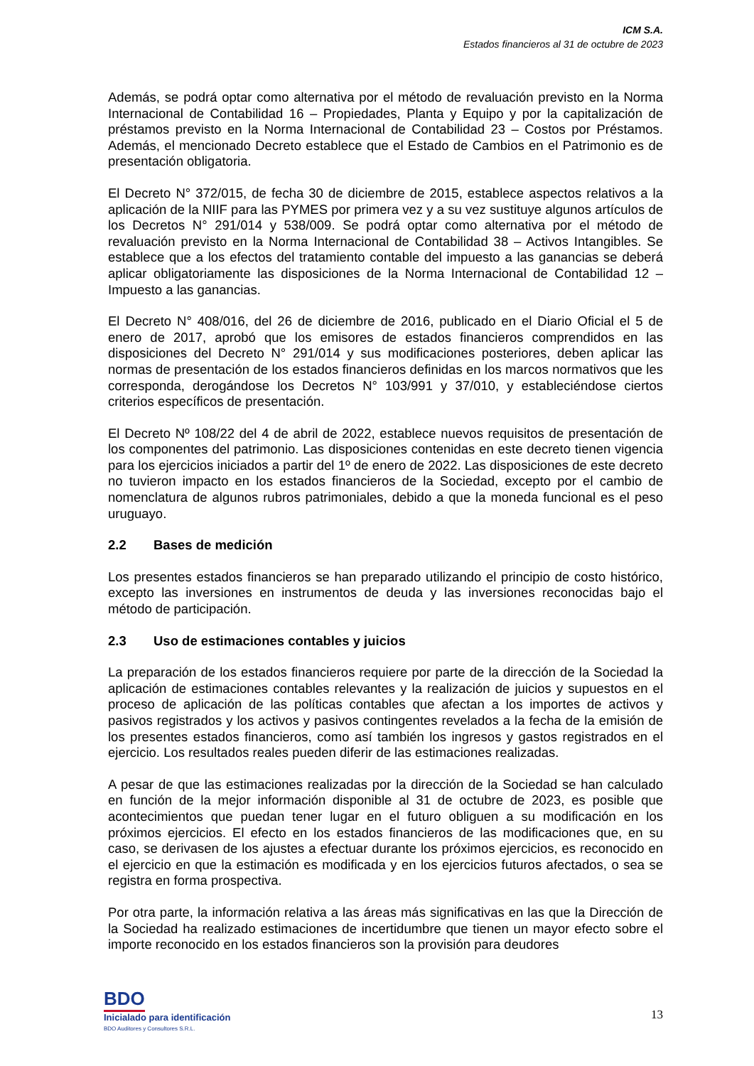ICM S.A.
Estados financieros al 31 de octubre de 2023
Además, se podrá optar como alternativa por el método de revaluación previsto en la Norma Internacional de Contabilidad 16 – Propiedades, Planta y Equipo y por la capitalización de préstamos previsto en la Norma Internacional de Contabilidad 23 – Costos por Préstamos. Además, el mencionado Decreto establece que el Estado de Cambios en el Patrimonio es de presentación obligatoria.
El Decreto N° 372/015, de fecha 30 de diciembre de 2015, establece aspectos relativos a la aplicación de la NIIF para las PYMES por primera vez y a su vez sustituye algunos artículos de los Decretos N° 291/014 y 538/009. Se podrá optar como alternativa por el método de revaluación previsto en la Norma Internacional de Contabilidad 38 – Activos Intangibles. Se establece que a los efectos del tratamiento contable del impuesto a las ganancias se deberá aplicar obligatoriamente las disposiciones de la Norma Internacional de Contabilidad 12 – Impuesto a las ganancias.
El Decreto N° 408/016, del 26 de diciembre de 2016, publicado en el Diario Oficial el 5 de enero de 2017, aprobó que los emisores de estados financieros comprendidos en las disposiciones del Decreto N° 291/014 y sus modificaciones posteriores, deben aplicar las normas de presentación de los estados financieros definidas en los marcos normativos que les corresponda, derogándose los Decretos N° 103/991 y 37/010, y estableciéndose ciertos criterios específicos de presentación.
El Decreto Nº 108/22 del 4 de abril de 2022, establece nuevos requisitos de presentación de los componentes del patrimonio. Las disposiciones contenidas en este decreto tienen vigencia para los ejercicios iniciados a partir del 1º de enero de 2022. Las disposiciones de este decreto no tuvieron impacto en los estados financieros de la Sociedad, excepto por el cambio de nomenclatura de algunos rubros patrimoniales, debido a que la moneda funcional es el peso uruguayo.
2.2 Bases de medición
Los presentes estados financieros se han preparado utilizando el principio de costo histórico, excepto las inversiones en instrumentos de deuda y las inversiones reconocidas bajo el método de participación.
2.3 Uso de estimaciones contables y juicios
La preparación de los estados financieros requiere por parte de la dirección de la Sociedad la aplicación de estimaciones contables relevantes y la realización de juicios y supuestos en el proceso de aplicación de las políticas contables que afectan a los importes de activos y pasivos registrados y los activos y pasivos contingentes revelados a la fecha de la emisión de los presentes estados financieros, como así también los ingresos y gastos registrados en el ejercicio. Los resultados reales pueden diferir de las estimaciones realizadas.
A pesar de que las estimaciones realizadas por la dirección de la Sociedad se han calculado en función de la mejor información disponible al 31 de octubre de 2023, es posible que acontecimientos que puedan tener lugar en el futuro obliguen a su modificación en los próximos ejercicios. El efecto en los estados financieros de las modificaciones que, en su caso, se derivasen de los ajustes a efectuar durante los próximos ejercicios, es reconocido en el ejercicio en que la estimación es modificada y en los ejercicios futuros afectados, o sea se registra en forma prospectiva.
Por otra parte, la información relativa a las áreas más significativas en las que la Dirección de la Sociedad ha realizado estimaciones de incertidumbre que tienen un mayor efecto sobre el importe reconocido en los estados financieros son la provisión para deudores
BDO
Inicialado para identificación
BDO Auditores y Consultores S.R.L.
13